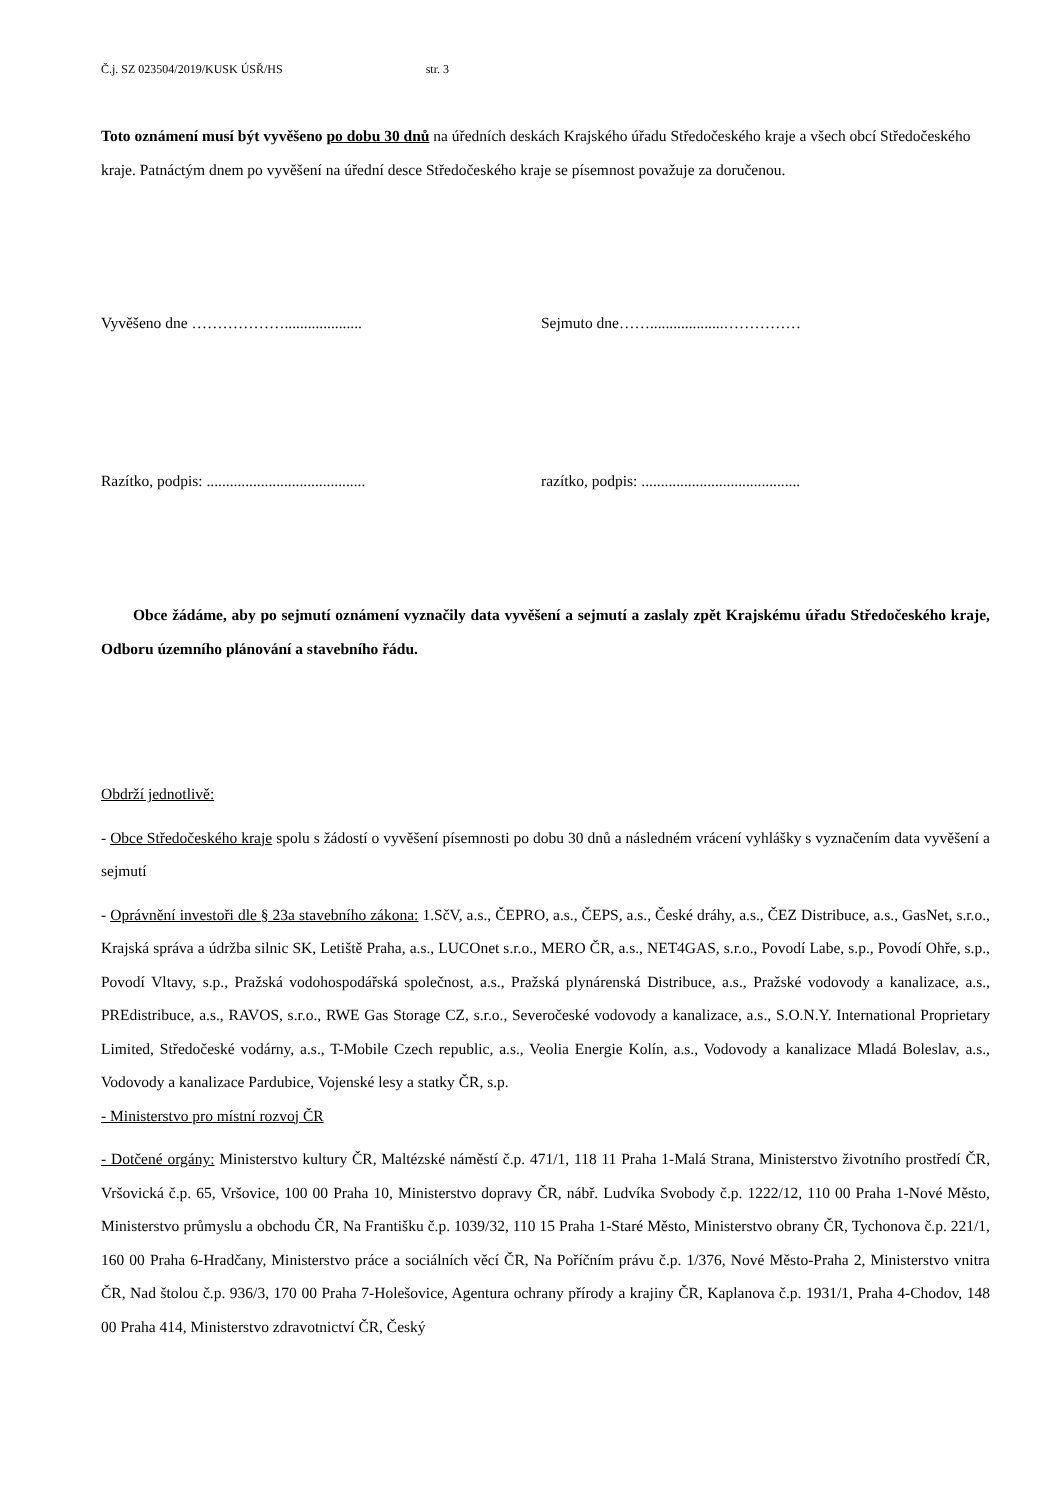Č.j. SZ 023504/2019/KUSK ÚSŘ/HS str. 3
Toto oznámení musí být vyvěšeno po dobu 30 dnů na úředních deskách Krajského úřadu Středočeského kraje a všech obcí Středočeského kraje. Patnáctým dnem po vyvěšení na úřední desce Středočeského kraje se písemnost považuje za doručenou.
Vyvěšeno dne ……………….................... Sejmuto dne……...................……………
Razítko, podpis: .........................................
razítko, podpis: .........................................
Obce žádáme, aby po sejmutí oznámení vyznačily data vyvěšení a sejmutí a zaslaly zpět Krajskému úřadu Středočeského kraje, Odboru územního plánování a stavebního řádu.
Obdrží jednotlivě:
- Obce Středočeského kraje spolu s žádostí o vyvěšení písemnosti po dobu 30 dnů a následném vrácení vyhlášky s vyznačením data vyvěšení a sejmutí
- Oprávnění investoři dle § 23a stavebního zákona: 1.SčV, a.s., ČEPRO, a.s., ČEPS, a.s., České dráhy, a.s., ČEZ Distribuce, a.s., GasNet, s.r.o., Krajská správa a údržba silnic SK, Letiště Praha, a.s., LUCOnet s.r.o., MERO ČR, a.s., NET4GAS, s.r.o., Povodí Labe, s.p., Povodí Ohře, s.p., Povodí Vltavy, s.p., Pražská vodohospodářská společnost, a.s., Pražská plynárenská Distribuce, a.s., Pražské vodovody a kanalizace, a.s., PREdistribuce, a.s., RAVOS, s.r.o., RWE Gas Storage CZ, s.r.o., Severočeské vodovody a kanalizace, a.s., S.O.N.Y. International Proprietary Limited, Středočeské vodárny, a.s., T-Mobile Czech republic, a.s., Veolia Energie Kolín, a.s., Vodovody a kanalizace Mladá Boleslav, a.s., Vodovody a kanalizace Pardubice, Vojenské lesy a statky ČR, s.p.
- Ministerstvo pro místní rozvoj ČR
- Dotčené orgány: Ministerstvo kultury ČR, Maltézské náměstí č.p. 471/1, 118 11 Praha 1-Malá Strana, Ministerstvo životního prostředí ČR, Vršovická č.p. 65, Vršovice, 100 00 Praha 10, Ministerstvo dopravy ČR, nábř. Ludvíka Svobody č.p. 1222/12, 110 00 Praha 1-Nové Město, Ministerstvo průmyslu a obchodu ČR, Na Františku č.p. 1039/32, 110 15 Praha 1-Staré Město, Ministerstvo obrany ČR, Tychonova č.p. 221/1, 160 00 Praha 6-Hradčany, Ministerstvo práce a sociálních věcí ČR, Na Poříčním právu č.p. 1/376, Nové Město-Praha 2, Ministerstvo vnitra ČR, Nad štolou č.p. 936/3, 170 00 Praha 7-Holešovice, Agentura ochrany přírody a krajiny ČR, Kaplanova č.p. 1931/1, Praha 4-Chodov, 148 00 Praha 414, Ministerstvo zdravotnictví ČR, Český